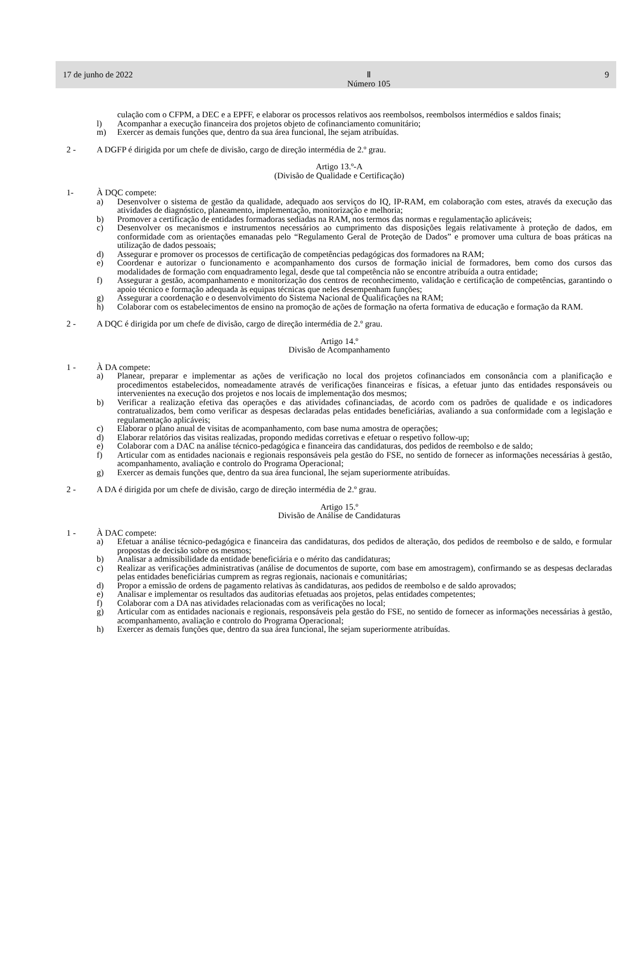17 de junho de 2022 Ⅱ
Número 105 9
culação com o CFPM, a DEC e a EPFF, e elaborar os processos relativos aos reembolsos, reembolsos intermédios e saldos finais;
l) Acompanhar a execução financeira dos projetos objeto de cofinanciamento comunitário;
m) Exercer as demais funções que, dentro da sua área funcional, lhe sejam atribuídas.
2 - A DGFP é dirigida por um chefe de divisão, cargo de direção intermédia de 2.º grau.
Artigo 13.º-A
(Divisão de Qualidade e Certificação)
1- À DQC compete:
a) Desenvolver o sistema de gestão da qualidade, adequado aos serviços do IQ, IP-RAM, em colaboração com estes, através da execução das atividades de diagnóstico, planeamento, implementação, monitorização e melhoria;
b) Promover a certificação de entidades formadoras sediadas na RAM, nos termos das normas e regulamentação aplicáveis;
c) Desenvolver os mecanismos e instrumentos necessários ao cumprimento das disposições legais relativamente à proteção de dados, em conformidade com as orientações emanadas pelo “Regulamento Geral de Proteção de Dados” e promover uma cultura de boas práticas na utilização de dados pessoais;
d) Assegurar e promover os processos de certificação de competências pedagógicas dos formadores na RAM;
e) Coordenar e autorizar o funcionamento e acompanhamento dos cursos de formação inicial de formadores, bem como dos cursos das modalidades de formação com enquadramento legal, desde que tal competência não se encontre atribuída a outra entidade;
f) Assegurar a gestão, acompanhamento e monitorização dos centros de reconhecimento, validação e certificação de competências, garantindo o apoio técnico e formação adequada às equipas técnicas que neles desempenham funções;
g) Assegurar a coordenação e o desenvolvimento do Sistema Nacional de Qualificações na RAM;
h) Colaborar com os estabelecimentos de ensino na promoção de ações de formação na oferta formativa de educação e formação da RAM.
2 - A DQC é dirigida por um chefe de divisão, cargo de direção intermédia de 2.º grau.
Artigo 14.º
Divisão de Acompanhamento
1 - À DA compete:
a) Planear, preparar e implementar as ações de verificação no local dos projetos cofinanciados em consonância com a planificação e procedimentos estabelecidos, nomeadamente através de verificações financeiras e físicas, a efetuar junto das entidades responsáveis ou intervenientes na execução dos projetos e nos locais de implementação dos mesmos;
b) Verificar a realização efetiva das operações e das atividades cofinanciadas, de acordo com os padrões de qualidade e os indicadores contratualizados, bem como verificar as despesas declaradas pelas entidades beneficiárias, avaliando a sua conformidade com a legislação e regulamentação aplicáveis;
c) Elaborar o plano anual de visitas de acompanhamento, com base numa amostra de operações;
d) Elaborar relatórios das visitas realizadas, propondo medidas corretivas e efetuar o respetivo follow-up;
e) Colaborar com a DAC na análise técnico-pedagógica e financeira das candidaturas, dos pedidos de reembolso e de saldo;
f) Articular com as entidades nacionais e regionais responsáveis pela gestão do FSE, no sentido de fornecer as informações necessárias à gestão, acompanhamento, avaliação e controlo do Programa Operacional;
g) Exercer as demais funções que, dentro da sua área funcional, lhe sejam superiormente atribuídas.
2 - A DA é dirigida por um chefe de divisão, cargo de direção intermédia de 2.º grau.
Artigo 15.º
Divisão de Análise de Candidaturas
1 - À DAC compete:
a) Efetuar a análise técnico-pedagógica e financeira das candidaturas, dos pedidos de alteração, dos pedidos de reembolso e de saldo, e formular propostas de decisão sobre os mesmos;
b) Analisar a admissibilidade da entidade beneficiária e o mérito das candidaturas;
c) Realizar as verificações administrativas (análise de documentos de suporte, com base em amostragem), confirmando se as despesas declaradas pelas entidades beneficiárias cumprem as regras regionais, nacionais e comunitárias;
d) Propor a emissão de ordens de pagamento relativas às candidaturas, aos pedidos de reembolso e de saldo aprovados;
e) Analisar e implementar os resultados das auditorias efetuadas aos projetos, pelas entidades competentes;
f) Colaborar com a DA nas atividades relacionadas com as verificações no local;
g) Articular com as entidades nacionais e regionais, responsáveis pela gestão do FSE, no sentido de fornecer as informações necessárias à gestão, acompanhamento, avaliação e controlo do Programa Operacional;
h) Exercer as demais funções que, dentro da sua área funcional, lhe sejam superiormente atribuídas.